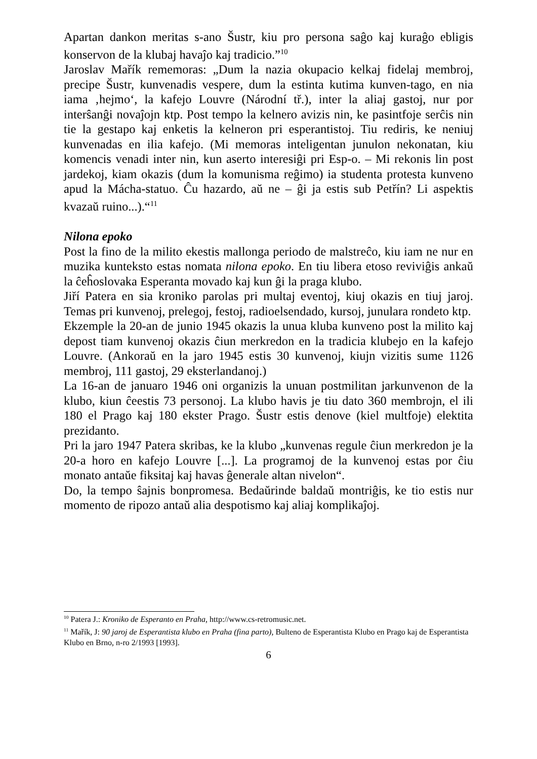Apartan dankon meritas s-ano Šustr, kiu pro persona saĝo kaj kuraĝo ebligis konservon de la klubaj havaĵo kaj tradicio.”<sup>10</sup>
Jaroslav Mařík rememoras: „Dum la nazia okupacio kelkaj fidelaj membroj, precipe Šustr, kunvenadis vespere, dum la estinta kutima kunven-tago, en nia iama ‚hejmo‘, la kafejo Louvre (Národní tř.), inter la aliaj gastoj, nur por interŝanĝi novaĵojn ktp. Post tempo la kelnero avizis nin, ke pasintfoje serĉis nin tie la gestapo kaj enketis la kelneron pri esperantistoj. Tiu rediris, ke neniuj kunvenadas en ilia kafejo. (Mi memoras inteligentan junulon nekonatan, kiu komencis venadi inter nin, kun aserto interesiĝi pri Esp-o. – Mi rekonis lin post jardekoj, kiam okazis (dum la komunisma reĝimo) ia studenta protesta kunveno apud la Mácha-statuo. Ĉu hazardo, aŭ ne – ĝi ja estis sub Petřín? Li aspektis kvazaŭ ruino...).“<sup>11</sup>
Nilona epoko
Post la fino de la milito ekestis mallonga periodo de malstreĉo, kiu iam ne nur en muzika kunteksto estas nomata nilona epoko. En tiu libera etoso reviviĝis ankaŭ la ĉeĥoslovaka Esperanta movado kaj kun ĝi la praga klubo.
Jiří Patera en sia kroniko parolas pri multaj eventoj, kiuj okazis en tiuj jaroj. Temas pri kunvenoj, prelegoj, festoj, radioelsendado, kursoj, junulara rondeto ktp.
Ekzemple la 20-an de junio 1945 okazis la unua kluba kunveno post la milito kaj depost tiam kunvenoj okazis ĉiun merkredon en la tradicia klubejo en la kafejo Louvre. (Ankoraŭ en la jaro 1945 estis 30 kunvenoj, kiujn vizitis sume 1126 membroj, 111 gastoj, 29 eksterlandanoj.)
La 16-an de januaro 1946 oni organizis la unuan postmilitan jarkunvenon de la klubo, kiun ĉeestis 73 personoj. La klubo havis je tiu dato 360 membrojn, el ili 180 el Prago kaj 180 ekster Prago. Šustr estis denove (kiel multfoje) elektita prezidanto.
Pri la jaro 1947 Patera skribas, ke la klubo „kunvenas regule ĉiun merkredon je la 20-a horo en kafejo Louvre [...]. La programoj de la kunvenoj estas por ĉiu monato antaŭe fiksitaj kaj havas ĝenerale altan nivelon“.
Do, la tempo ŝajnis bonpromesa. Bedaŭrinde baldaŭ montriĝis, ke tio estis nur momento de ripozo antaŭ alia despotismo kaj aliaj komplikaĵoj.
<sup>10</sup> Patera J.: Kroniko de Esperanto en Praha, http://www.cs-retromusic.net.
<sup>11</sup> Mařík, J: 90 jaroj de Esperantista klubo en Praha (fina parto), Bulteno de Esperantista Klubo en Prago kaj de Esperantista Klubo en Brno, n-ro 2/1993 [1993].
6